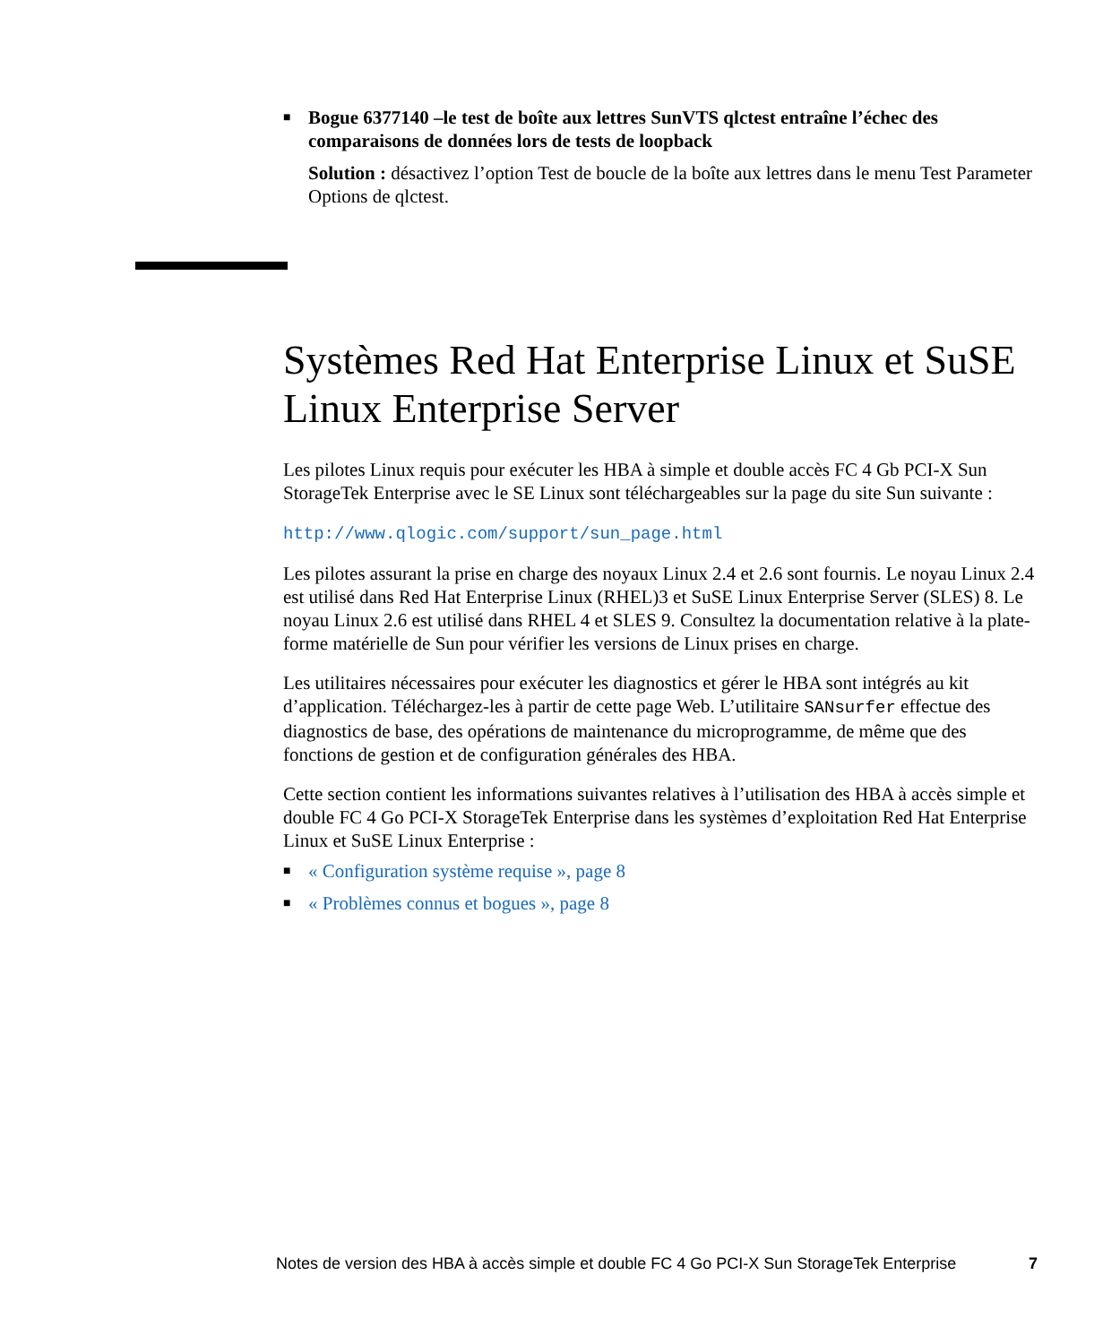■ Bogue 6377140 –le test de boîte aux lettres SunVTS qlctest entraîne l’échec des comparaisons de données lors de tests de loopback
Solution : désactivez l’option Test de boucle de la boîte aux lettres dans le menu Test Parameter Options de qlctest.
Systèmes Red Hat Enterprise Linux et SuSE Linux Enterprise Server
Les pilotes Linux requis pour exécuter les HBA à simple et double accès FC 4 Gb PCI-X Sun StorageTek Enterprise avec le SE Linux sont téléchargeables sur la page du site Sun suivante :
http://www.qlogic.com/support/sun_page.html
Les pilotes assurant la prise en charge des noyaux Linux 2.4 et 2.6 sont fournis. Le noyau Linux 2.4 est utilisé dans Red Hat Enterprise Linux (RHEL)3 et SuSE Linux Enterprise Server (SLES) 8. Le noyau Linux 2.6 est utilisé dans RHEL 4 et SLES 9. Consultez la documentation relative à la plate-forme matérielle de Sun pour vérifier les versions de Linux prises en charge.
Les utilitaires nécessaires pour exécuter les diagnostics et gérer le HBA sont intégrés au kit d’application. Téléchargez-les à partir de cette page Web. L’utilitaire SANsurfer effectue des diagnostics de base, des opérations de maintenance du microprogramme, de même que des fonctions de gestion et de configuration générales des HBA.
Cette section contient les informations suivantes relatives à l’utilisation des HBA à accès simple et double FC 4 Go PCI-X StorageTek Enterprise dans les systèmes d’exploitation Red Hat Enterprise Linux et SuSE Linux Enterprise :
■ « Configuration système requise », page 8
■ « Problèmes connus et bogues », page 8
Notes de version des HBA à accès simple et double FC 4 Go PCI-X Sun StorageTek Enterprise 7